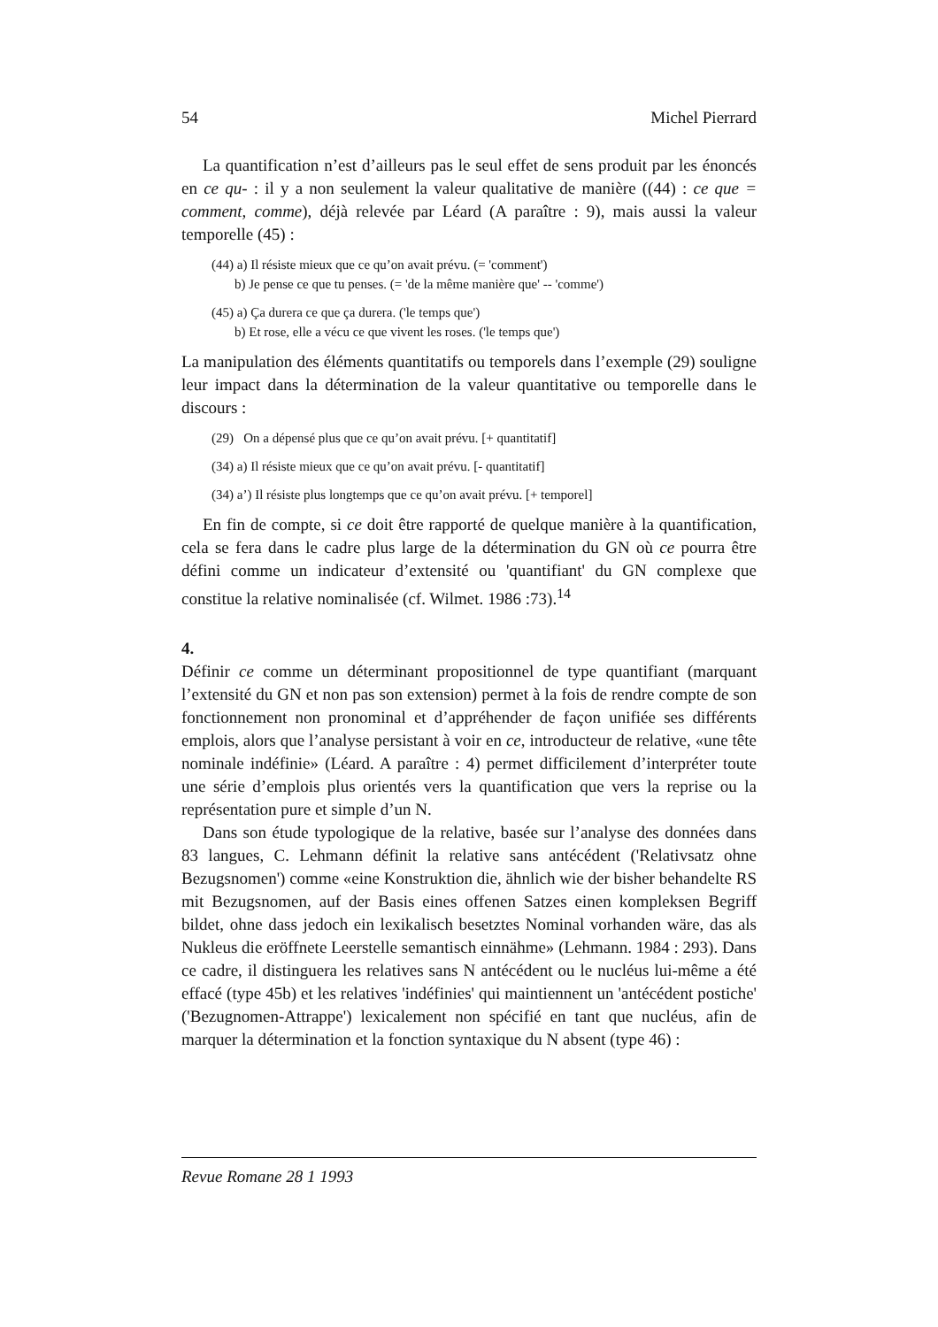54 Michel Pierrard
La quantification n’est d’ailleurs pas le seul effet de sens produit par les énoncés en ce qu- : il y a non seulement la valeur qualitative de manière ((44) : ce que = comment, comme), déjà relevée par Léard (A paraître : 9), mais aussi la valeur temporelle (45) :
(44) a) Il résiste mieux que ce qu’on avait prévu. (= 'comment')
b) Je pense ce que tu penses. (= 'de la même manière que' -- 'comme')
(45) a) Ça durera ce que ça durera. ('le temps que')
b) Et rose, elle a vécu ce que vivent les roses. ('le temps que')
La manipulation des éléments quantitatifs ou temporels dans l’exemple (29) souligne leur impact dans la détermination de la valeur quantitative ou temporelle dans le discours :
(29) On a dépensé plus que ce qu’on avait prévu. [+ quantitatif]
(34) a) Il résiste mieux que ce qu’on avait prévu. [- quantitatif]
(34) a’) Il résiste plus longtemps que ce qu’on avait prévu. [+ temporel]
En fin de compte, si ce doit être rapporté de quelque manière à la quantification, cela se fera dans le cadre plus large de la détermination du GN où ce pourra être défini comme un indicateur d’extensité ou 'quantifiant' du GN complexe que constitue la relative nominalisée (cf. Wilmet. 1986 :73).<sup>14</sup>
4.
Définir ce comme un déterminant propositionnel de type quantifiant (marquant l’extensité du GN et non pas son extension) permet à la fois de rendre compte de son fonctionnement non pronominal et d’appréhender de façon unifiée ses différents emplois, alors que l’analyse persistant à voir en ce, introducteur de relative, «une tête nominale indéfinie» (Léard. A paraître : 4) permet difficilement d’interpréter toute une série d’emplois plus orientés vers la quantification que vers la reprise ou la représentation pure et simple d’un N.
Dans son étude typologique de la relative, basée sur l’analyse des données dans 83 langues, C. Lehmann définit la relative sans antécédent ('Relativsatz ohne Bezugsnomen') comme «eine Konstruktion die, ähnlich wie der bisher behandelte RS mit Bezugsnomen, auf der Basis eines offenen Satzes einen kompleksen Begriff bildet, ohne dass jedoch ein lexikalisch besetztes Nominal vorhanden wäre, das als Nukleus die eröffnete Leerstelle semantisch einnähme» (Lehmann. 1984 : 293). Dans ce cadre, il distinguera les relatives sans N antécédent ou le nucléus lui-même a été effacé (type 45b) et les relatives 'indéfinies' qui maintiennent un 'antécédent postiche' ('Bezugnomen-Attrappe') lexicalement non spécifié en tant que nucléus, afin de marquer la détermination et la fonction syntaxique du N absent (type 46) :
Revue Romane 28 1 1993